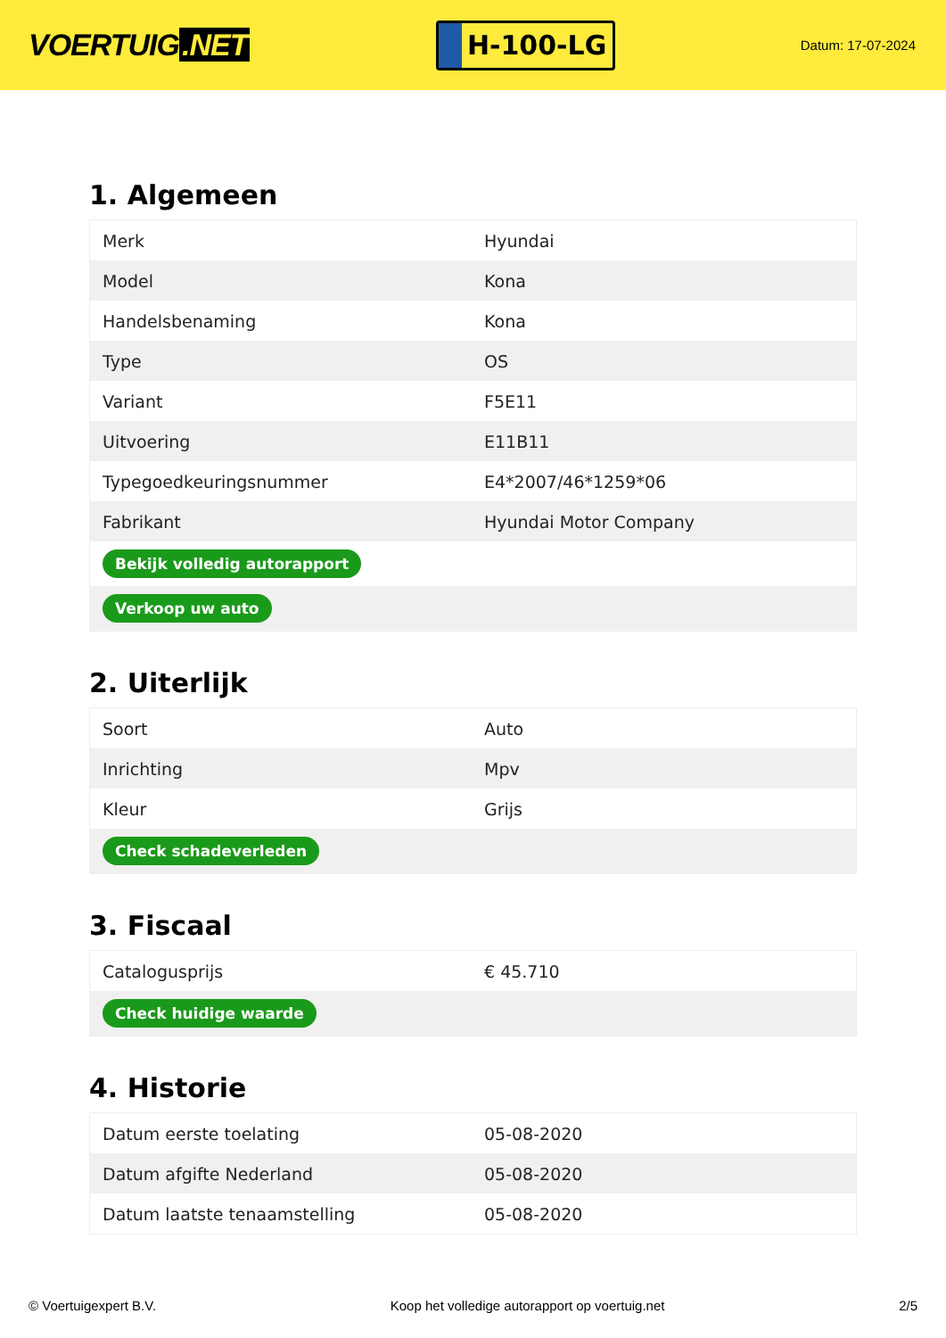VOERTUIG.NET
H-100-LG
Datum: 17-07-2024
1. Algemeen
| Merk | Hyundai |
| Model | Kona |
| Handelsbenaming | Kona |
| Type | OS |
| Variant | F5E11 |
| Uitvoering | E11B11 |
| Typegoedkeuringsnummer | E4*2007/46*1259*06 |
| Fabrikant | Hyundai Motor Company |
| Bekijk volledig autorapport | |
| Verkoop uw auto | |
2. Uiterlijk
| Soort | Auto |
| Inrichting | Mpv |
| Kleur | Grijs |
| Check schadeverleden | |
3. Fiscaal
| Catalogusprijs | € 45.710 |
| Check huidige waarde | |
4. Historie
| Datum eerste toelating | 05-08-2020 |
| Datum afgifte Nederland | 05-08-2020 |
| Datum laatste tenaamstelling | 05-08-2020 |
© Voertuigexpert B.V. Koop het volledige autorapport op voertuig.net 2/5